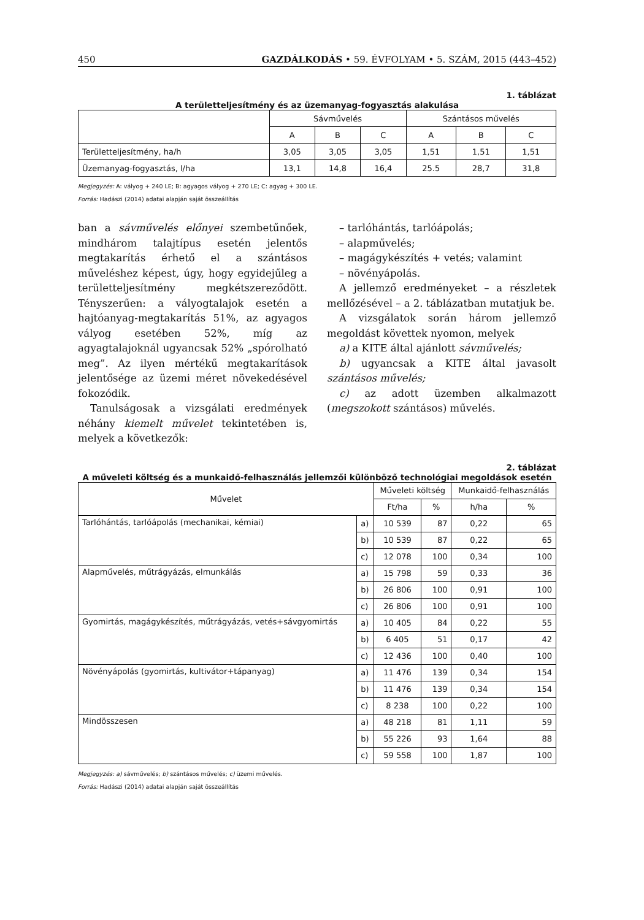450 GAZDÁLKODÁS • 59. ÉVFOLYAM • 5. SZÁM, 2015 (443–452)
1. táblázat
A területteljesítmény és az üzemanyag-fogyasztás alakulása
| | Sávművelés | | | Szántásos művelés | | |
| | A | B | C | A | B | C |
| Területteljesítmény, ha/h | 3,05 | 3,05 | 3,05 | 1,51 | 1,51 | 1,51 |
| Üzemanyag-fogyasztás, l/ha | 13,1 | 14,8 | 16,4 | 25.5 | 28,7 | 31,8 |
Megjegyzés: A: vályog + 240 LE; B: agyagos vályog + 270 LE; C: agyag + 300 LE.
Forrás: Hadászi (2014) adatai alapján saját összeállítás
ban a sávművelés előnyei szembetűnőek, mindhárom talajtípus esetén jelentős megtakarítás érhető el a szántásos műveléshez képest, úgy, hogy egyidejűleg a területteljesítmény megkétszereződött. Tényszerűen: a vályogtalajok esetén a hajtóanyag-megtakarítás 51%, az agyagos vályog esetében 52%, míg az agyagtalajoknál ugyancsak 52% „spórolható meg”. Az ilyen mértékű megtakarítások jelentősége az üzemi méret növekedésével fokozódik.
Tanulságosak a vizsgálati eredmények néhány kiemelt művelet tekintetében is, melyek a következők:
– tarlóhántás, tarlóápolás;
– alapművelés;
– magágykészítés + vetés; valamint
– növényápolás.
A jellemző eredményeket – a részletek mellőzésével – a 2. táblázatban mutatjuk be.
A vizsgálatok során három jellemző megoldást követtek nyomon, melyek
a) a KITE által ajánlott sávművelés;
b) ugyancsak a KITE által javasolt szántásos művelés;
c) az adott üzemben alkalmazott (megszokott szántásos) művelés.
2. táblázat
A műveleti költség és a munkaidő-felhasználás jellemzői különböző technológiai megoldások esetén
| Művelet | | Műveleti költség | | Munkaidő-felhasználás | |
| | | Ft/ha | % | h/ha | % |
| Tarlóhántás, tarlóápolás (mechanikai, kémiai) | a) | 10 539 | 87 | 0,22 | 65 |
| | b) | 10 539 | 87 | 0,22 | 65 |
| | c) | 12 078 | 100 | 0,34 | 100 |
| Alapművelés, műtrágyázás, elmunkálás | a) | 15 798 | 59 | 0,33 | 36 |
| | b) | 26 806 | 100 | 0,91 | 100 |
| | c) | 26 806 | 100 | 0,91 | 100 |
| Gyomirtás, magágykészítés, műtrágyázás, vetés+sávgyomirtás | a) | 10 405 | 84 | 0,22 | 55 |
| | b) | 6 405 | 51 | 0,17 | 42 |
| | c) | 12 436 | 100 | 0,40 | 100 |
| Növényápolás (gyomirtás, kultivátor+tápanyag) | a) | 11 476 | 139 | 0,34 | 154 |
| | b) | 11 476 | 139 | 0,34 | 154 |
| | c) | 8 238 | 100 | 0,22 | 100 |
| Mindösszesen | a) | 48 218 | 81 | 1,11 | 59 |
| | b) | 55 226 | 93 | 1,64 | 88 |
| | c) | 59 558 | 100 | 1,87 | 100 |
Megjegyzés: a) sávművelés; b) szántásos művelés; c) üzemi művelés.
Forrás: Hadászi (2014) adatai alapján saját összeállítás